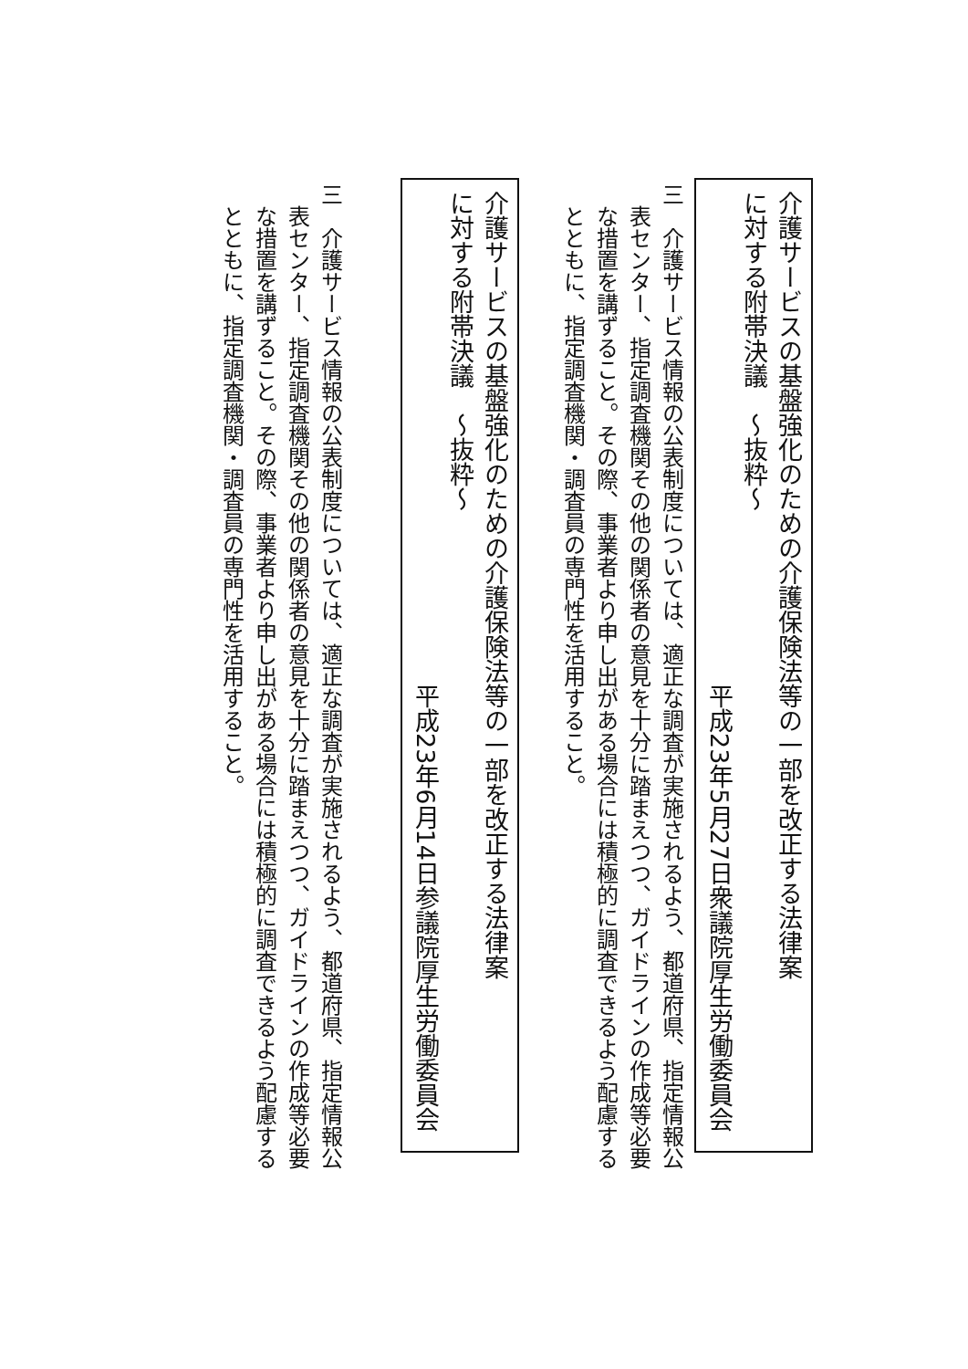介護サービスの基盤強化のための介護保険法等の一部を改正する法律案
に対する附帯決議　～抜粋～
平成23年5月27日衆議院厚生労働委員会
三　介護サービス情報の公表制度については、適正な調査が実施されるよう、都道府県、指定情報公表センター、指定調査機関その他の関係者の意見を十分に踏まえつつ、ガイドラインの作成等必要な措置を講ずること。その際、事業者より申し出がある場合には積極的に調査できるよう配慮するとともに、指定調査機関・調査員の専門性を活用すること。
介護サービスの基盤強化のための介護保険法等の一部を改正する法律案
に対する附帯決議　～抜粋～
平成23年6月14日参議院厚生労働委員会
三　介護サービス情報の公表制度については、適正な調査が実施されるよう、都道府県、指定情報公表センター、指定調査機関その他の関係者の意見を十分に踏まえつつ、ガイドラインの作成等必要な措置を講ずること。その際、事業者より申し出がある場合には積極的に調査できるよう配慮するとともに、指定調査機関・調査員の専門性を活用すること。